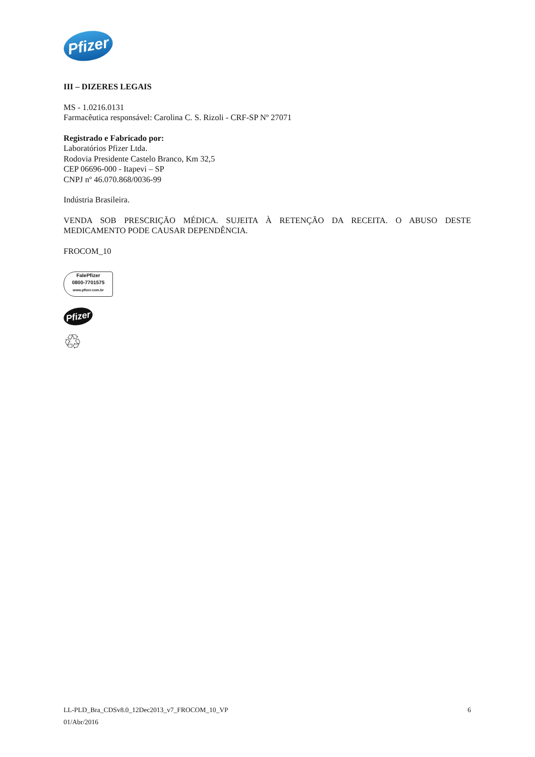Pfizer
III – DIZERES LEGAIS
MS - 1.0216.0131
Farmacêutica responsável: Carolina C. S. Rizoli - CRF-SP Nº 27071
Registrado e Fabricado por:
Laboratórios Pfizer Ltda.
Rodovia Presidente Castelo Branco, Km 32,5
CEP 06696-000 - Itapevi – SP
CNPJ nº 46.070.868/0036-99
Indústria Brasileira.
VENDA SOB PRESCRIÇÃO MÉDICA. SUJEITA À RETENÇÃO DA RECEITA. O ABUSO DESTE MEDICAMENTO PODE CAUSAR DEPENDÊNCIA.
FROCOM_10
FalePfizer
0800-7701575
www.pfizer.com.br
Pfizer
♲
LL-PLD_Bra_CDSv8.0_12Dec2013_v7_FROCOM_10_VP 6
01/Abr/2016